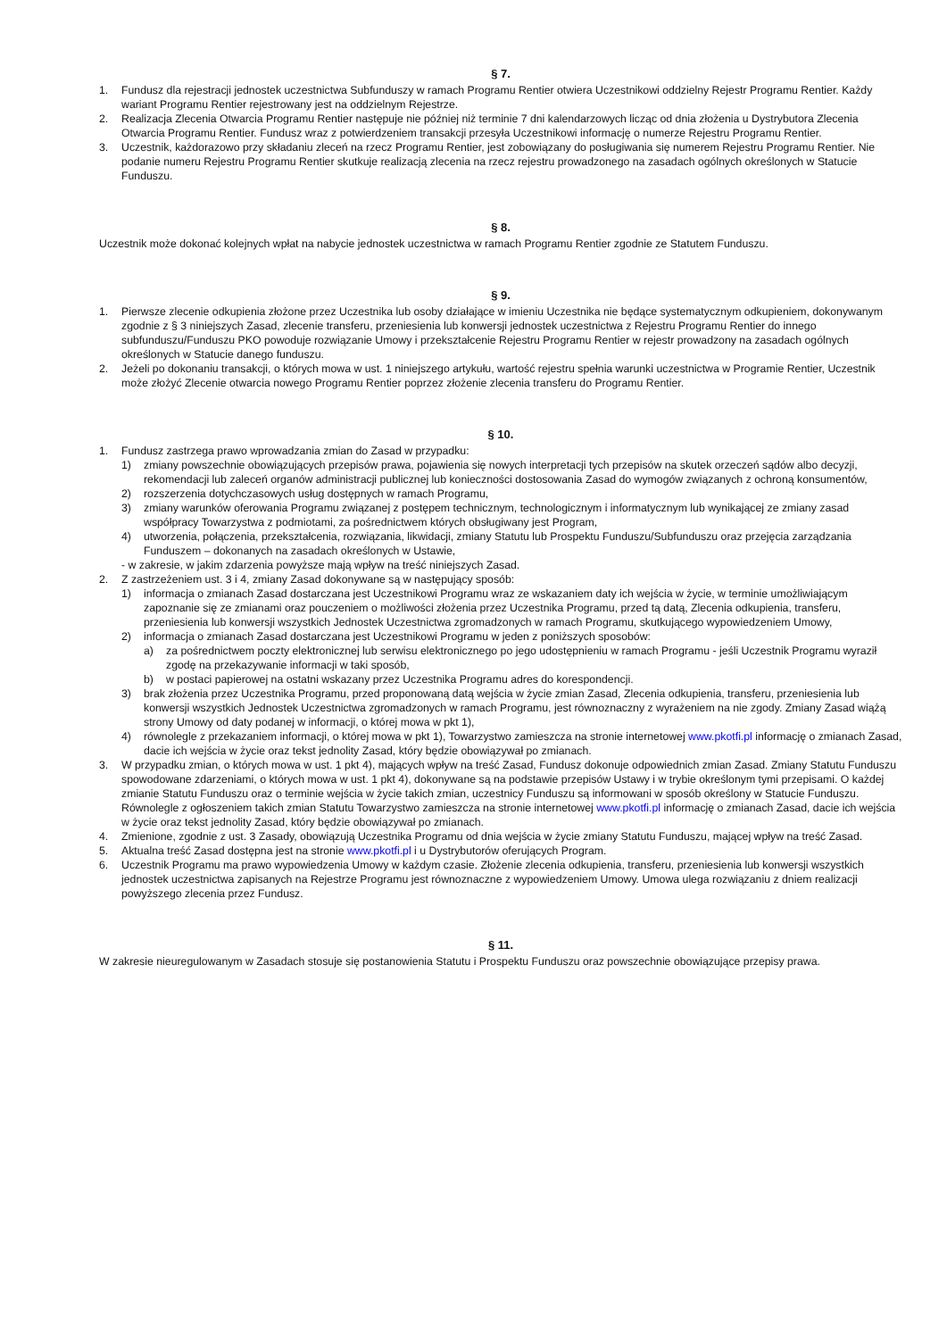§ 7.
1. Fundusz dla rejestracji jednostek uczestnictwa Subfunduszy w ramach Programu Rentier otwiera Uczestnikowi oddzielny Rejestr Programu Rentier. Każdy wariant Programu Rentier rejestrowany jest na oddzielnym Rejestrze.
2. Realizacja Zlecenia Otwarcia Programu Rentier następuje nie później niż terminie 7 dni kalendarzowych licząc od dnia złożenia u Dystrybutora Zlecenia Otwarcia Programu Rentier. Fundusz wraz z potwierdzeniem transakcji przesyła Uczestnikowi informację o numerze Rejestru Programu Rentier.
3. Uczestnik, każdorazowo przy składaniu zleceń na rzecz Programu Rentier, jest zobowiązany do posługiwania się numerem Rejestru Programu Rentier. Nie podanie numeru Rejestru Programu Rentier skutkuje realizacją zlecenia na rzecz rejestru prowadzonego na zasadach ogólnych określonych w Statucie Funduszu.
§ 8.
Uczestnik może dokonać kolejnych wpłat na nabycie jednostek uczestnictwa w ramach Programu Rentier zgodnie ze Statutem Funduszu.
§ 9.
1. Pierwsze zlecenie odkupienia złożone przez Uczestnika lub osoby działające w imieniu Uczestnika nie będące systematycznym odkupieniem, dokonywanym zgodnie z § 3 niniejszych Zasad, zlecenie transferu, przeniesienia lub konwersji jednostek uczestnictwa z Rejestru Programu Rentier do innego subfunduszu/Funduszu PKO powoduje rozwiązanie Umowy i przekształcenie Rejestru Programu Rentier w rejestr prowadzony na zasadach ogólnych określonych w Statucie danego funduszu.
2. Jeżeli po dokonaniu transakcji, o których mowa w ust. 1 niniejszego artykułu, wartość rejestru spełnia warunki uczestnictwa w Programie Rentier, Uczestnik może złożyć Zlecenie otwarcia nowego Programu Rentier poprzez złożenie zlecenia transferu do Programu Rentier.
§ 10.
1. Fundusz zastrzega prawo wprowadzania zmian do Zasad w przypadku:
1) zmiany powszechnie obowiązujących przepisów prawa, pojawienia się nowych interpretacji tych przepisów na skutek orzeczeń sądów albo decyzji, rekomendacji lub zaleceń organów administracji publicznej lub konieczności dostosowania Zasad do wymogów związanych z ochroną konsumentów,
2) rozszerzenia dotychczasowych usług dostępnych w ramach Programu,
3) zmiany warunków oferowania Programu związanej z postępem technicznym, technologicznym i informatycznym lub wynikającej ze zmiany zasad współpracy Towarzystwa z podmiotami, za pośrednictwem których obsługiwany jest Program,
4) utworzenia, połączenia, przekształcenia, rozwiązania, likwidacji, zmiany Statutu lub Prospektu Funduszu/Subfunduszu oraz przejęcia zarządzania Funduszem – dokonanych na zasadach określonych w Ustawie,
- w zakresie, w jakim zdarzenia powyższe mają wpływ na treść niniejszych Zasad.
2. Z zastrzeżeniem ust. 3 i 4, zmiany Zasad dokonywane są w następujący sposób:
1) informacja o zmianach Zasad dostarczana jest Uczestnikowi Programu wraz ze wskazaniem daty ich wejścia w życie, w terminie umożliwiającym zapoznanie się ze zmianami oraz pouczeniem o możliwości złożenia przez Uczestnika Programu, przed tą datą, Zlecenia odkupienia, transferu, przeniesienia lub konwersji wszystkich Jednostek Uczestnictwa zgromadzonych w ramach Programu, skutkującego wypowiedzeniem Umowy,
2) informacja o zmianach Zasad dostarczana jest Uczestnikowi Programu w jeden z poniższych sposobów:
a) za pośrednictwem poczty elektronicznej lub serwisu elektronicznego po jego udostępnieniu w ramach Programu - jeśli Uczestnik Programu wyraził zgodę na przekazywanie informacji w taki sposób,
b) w postaci papierowej na ostatni wskazany przez Uczestnika Programu adres do korespondencji.
3) brak złożenia przez Uczestnika Programu, przed proponowaną datą wejścia w życie zmian Zasad, Zlecenia odkupienia, transferu, przeniesienia lub konwersji wszystkich Jednostek Uczestnictwa zgromadzonych w ramach Programu, jest równoznaczny z wyrażeniem na nie zgody. Zmiany Zasad wiążą strony Umowy od daty podanej w informacji, o której mowa w pkt 1),
4) równolegle z przekazaniem informacji, o której mowa w pkt 1), Towarzystwo zamieszcza na stronie internetowej www.pkotfi.pl informację o zmianach Zasad, dacie ich wejścia w życie oraz tekst jednolity Zasad, który będzie obowiązywał po zmianach.
3. W przypadku zmian, o których mowa w ust. 1 pkt 4), mających wpływ na treść Zasad, Fundusz dokonuje odpowiednich zmian Zasad. Zmiany Statutu Funduszu spowodowane zdarzeniami, o których mowa w ust. 1 pkt 4), dokonywane są na podstawie przepisów Ustawy i w trybie określonym tymi przepisami. O każdej zmianie Statutu Funduszu oraz o terminie wejścia w życie takich zmian, uczestnicy Funduszu są informowani w sposób określony w Statucie Funduszu. Równolegle z ogłoszeniem takich zmian Statutu Towarzystwo zamieszcza na stronie internetowej www.pkotfi.pl informację o zmianach Zasad, dacie ich wejścia w życie oraz tekst jednolity Zasad, który będzie obowiązywał po zmianach.
4. Zmienione, zgodnie z ust. 3 Zasady, obowiązują Uczestnika Programu od dnia wejścia w życie zmiany Statutu Funduszu, mającej wpływ na treść Zasad.
5. Aktualna treść Zasad dostępna jest na stronie www.pkotfi.pl i u Dystrybutorów oferujących Program.
6. Uczestnik Programu ma prawo wypowiedzenia Umowy w każdym czasie. Złożenie zlecenia odkupienia, transferu, przeniesienia lub konwersji wszystkich jednostek uczestnictwa zapisanych na Rejestrze Programu jest równoznaczne z wypowiedzeniem Umowy. Umowa ulega rozwiązaniu z dniem realizacji powyższego zlecenia przez Fundusz.
§ 11.
W zakresie nieuregulowanym w Zasadach stosuje się postanowienia Statutu i Prospektu Funduszu oraz powszechnie obowiązujące przepisy prawa.